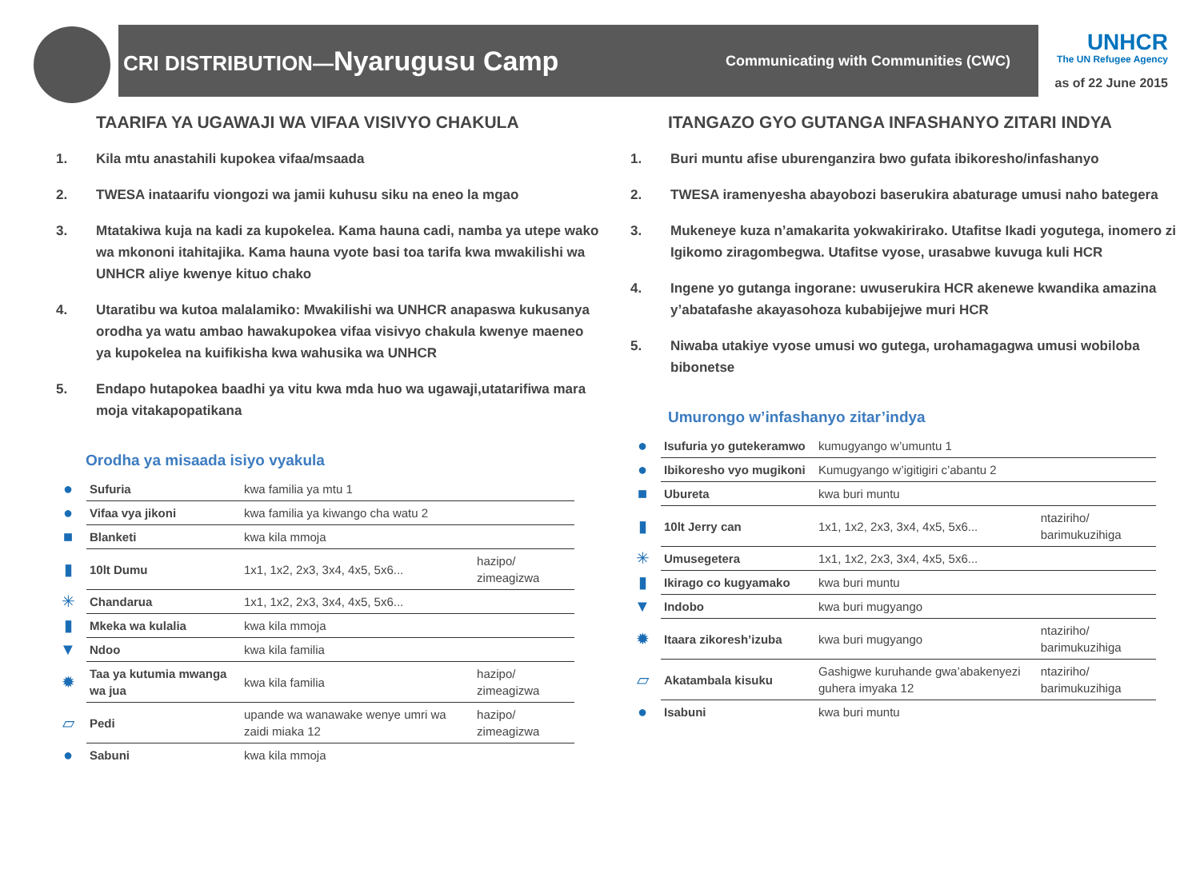CRI DISTRIBUTION—Nyarugusu Camp
Communicating with Communities (CWC)
UNHCR
The UN Refugee Agency
as of 22 June 2015
TAARIFA YA UGAWAJI WA VIFAA VISIVYO CHAKULA
1. Kila mtu anastahili kupokea vifaa/msaada
2. TWESA inataarifu viongozi wa jamii kuhusu siku na eneo la mgao
3. Mtatakiwa kuja na kadi za kupokelea. Kama hauna cadi, namba ya utepe wako wa mkononi itahitajika. Kama hauna vyote basi toa tarifa kwa mwakilishi wa UNHCR aliye kwenye kituo chako
4. Utaratibu wa kutoa malalamiko: Mwakilishi wa UNHCR anapaswa kukusanya orodha ya watu ambao hawakupokea vifaa visivyo chakula kwenye maeneo ya kupokelea na kuifikisha kwa wahusika wa UNHCR
5. Endapo hutapokea baadhi ya vitu kwa mda huo wa ugawaji,utatarifiwa mara moja vitakapopatikana
Orodha ya misaada isiyo vyakula
| ● | Sufuria | kwa familia ya mtu 1 | |
| ● | Vifaa vya jikoni | kwa familia ya kiwango cha watu 2 | |
| ■ | Blanketi | kwa kila mmoja | |
| ▮ | 10lt Dumu | 1x1, 1x2, 2x3, 3x4, 4x5, 5x6... | hazipo/ zimeagizwa |
| ✳ | Chandarua | 1x1, 1x2, 2x3, 3x4, 4x5, 5x6... | |
| ▮ | Mkeka wa kulalia | kwa kila mmoja | |
| ▼ | Ndoo | kwa kila familia | |
| ✹ | Taa ya kutumia mwanga wa jua | kwa kila familia | hazipo/ zimeagizwa |
| ▱ | Pedi | upande wa wanawake wenye umri wa zaidi miaka 12 | hazipo/ zimeagizwa |
| ● | Sabuni | kwa kila mmoja | |
ITANGAZO GYO GUTANGA INFASHANYO ZITARI INDYA
1. Buri muntu afise uburenganzira bwo gufata ibikoresho/infashanyo
2. TWESA iramenyesha abayobozi baserukira abaturage umusi naho bategera
3. Mukeneye kuza n’amakarita yokwakirirako. Utafitse Ikadi yogutega, inomero zi Igikomo ziragombegwa. Utafitse vyose, urasabwe kuvuga kuli HCR
4. Ingene yo gutanga ingorane: uwuserukira HCR akenewe kwandika amazina y’abatafashe akayasohoza kubabijejwe muri HCR
5. Niwaba utakiye vyose umusi wo gutega, urohamagagwa umusi wobiloba bibonetse
Umurongo w’infashanyo zitar’indya
| ● | Isufuria yo gutekeramwo | kumugyango w’umuntu 1 | |
| ● | Ibikoresho vyo mugikoni | Kumugyango w’igitigiri c’abantu 2 | |
| ■ | Ubureta | kwa buri muntu | |
| ▮ | 10lt Jerry can | 1x1, 1x2, 2x3, 3x4, 4x5, 5x6... | ntaziriho/ barimukuzihiga |
| ✳ | Umusegetera | 1x1, 1x2, 2x3, 3x4, 4x5, 5x6... | |
| ▮ | Ikirago co kugyamako | kwa buri muntu | |
| ▼ | Indobo | kwa buri mugyango | |
| ✹ | Itaara zikoresh’izuba | kwa buri mugyango | ntaziriho/ barimukuzihiga |
| ▱ | Akatambala kisuku | Gashigwe kuruhande gwa’abakenyezi guhera imyaka 12 | ntaziriho/ barimukuzihiga |
| ● | Isabuni | kwa buri muntu | |